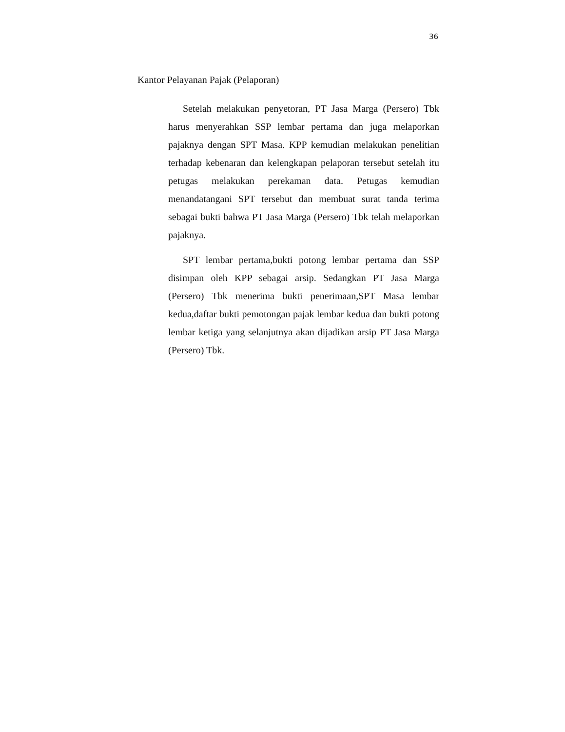36
Kantor Pelayanan Pajak (Pelaporan)
Setelah melakukan penyetoran, PT Jasa Marga (Persero) Tbk harus menyerahkan SSP lembar pertama dan juga melaporkan pajaknya dengan SPT Masa. KPP kemudian melakukan penelitian terhadap kebenaran dan kelengkapan pelaporan tersebut setelah itu petugas melakukan perekaman data. Petugas kemudian menandatangani SPT tersebut dan membuat surat tanda terima sebagai bukti bahwa PT Jasa Marga (Persero) Tbk telah melaporkan pajaknya.
SPT lembar pertama,bukti potong lembar pertama dan SSP disimpan oleh KPP sebagai arsip. Sedangkan PT Jasa Marga (Persero) Tbk menerima bukti penerimaan,SPT Masa lembar kedua,daftar bukti pemotongan pajak lembar kedua dan bukti potong lembar ketiga yang selanjutnya akan dijadikan arsip PT Jasa Marga (Persero) Tbk.